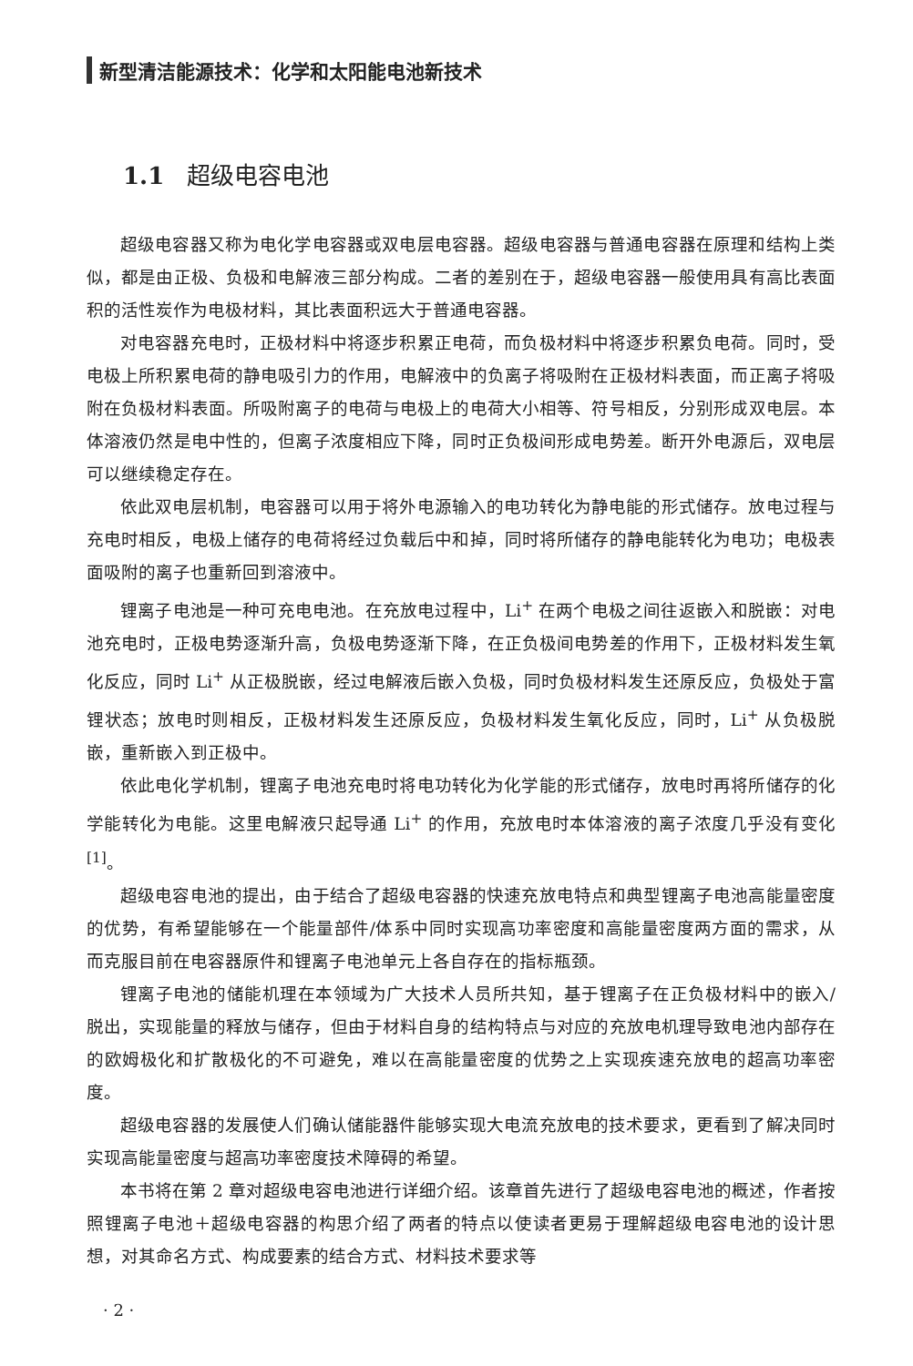新型清洁能源技术：化学和太阳能电池新技术
1.1 超级电容电池
超级电容器又称为电化学电容器或双电层电容器。超级电容器与普通电容器在原理和结构上类似，都是由正极、负极和电解液三部分构成。二者的差别在于，超级电容器一般使用具有高比表面积的活性炭作为电极材料，其比表面积远大于普通电容器。
对电容器充电时，正极材料中将逐步积累正电荷，而负极材料中将逐步积累负电荷。同时，受电极上所积累电荷的静电吸引力的作用，电解液中的负离子将吸附在正极材料表面，而正离子将吸附在负极材料表面。所吸附离子的电荷与电极上的电荷大小相等、符号相反，分别形成双电层。本体溶液仍然是电中性的，但离子浓度相应下降，同时正负极间形成电势差。断开外电源后，双电层可以继续稳定存在。
依此双电层机制，电容器可以用于将外电源输入的电功转化为静电能的形式储存。放电过程与充电时相反，电极上储存的电荷将经过负载后中和掉，同时将所储存的静电能转化为电功；电极表面吸附的离子也重新回到溶液中。
锂离子电池是一种可充电电池。在充放电过程中，Li<sup>+</sup> 在两个电极之间往返嵌入和脱嵌：对电池充电时，正极电势逐渐升高，负极电势逐渐下降，在正负极间电势差的作用下，正极材料发生氧化反应，同时 Li<sup>+</sup> 从正极脱嵌，经过电解液后嵌入负极，同时负极材料发生还原反应，负极处于富锂状态；放电时则相反，正极材料发生还原反应，负极材料发生氧化反应，同时，Li<sup>+</sup> 从负极脱嵌，重新嵌入到正极中。
依此电化学机制，锂离子电池充电时将电功转化为化学能的形式储存，放电时再将所储存的化学能转化为电能。这里电解液只起导通 Li<sup>+</sup> 的作用，充放电时本体溶液的离子浓度几乎没有变化<sup>[1]</sup>。
超级电容电池的提出，由于结合了超级电容器的快速充放电特点和典型锂离子电池高能量密度的优势，有希望能够在一个能量部件/体系中同时实现高功率密度和高能量密度两方面的需求，从而克服目前在电容器原件和锂离子电池单元上各自存在的指标瓶颈。
锂离子电池的储能机理在本领域为广大技术人员所共知，基于锂离子在正负极材料中的嵌入/脱出，实现能量的释放与储存，但由于材料自身的结构特点与对应的充放电机理导致电池内部存在的欧姆极化和扩散极化的不可避免，难以在高能量密度的优势之上实现疾速充放电的超高功率密度。
超级电容器的发展使人们确认储能器件能够实现大电流充放电的技术要求，更看到了解决同时实现高能量密度与超高功率密度技术障碍的希望。
本书将在第 2 章对超级电容电池进行详细介绍。该章首先进行了超级电容电池的概述，作者按照锂离子电池＋超级电容器的构思介绍了两者的特点以使读者更易于理解超级电容电池的设计思想，对其命名方式、构成要素的结合方式、材料技术要求等
· 2 ·